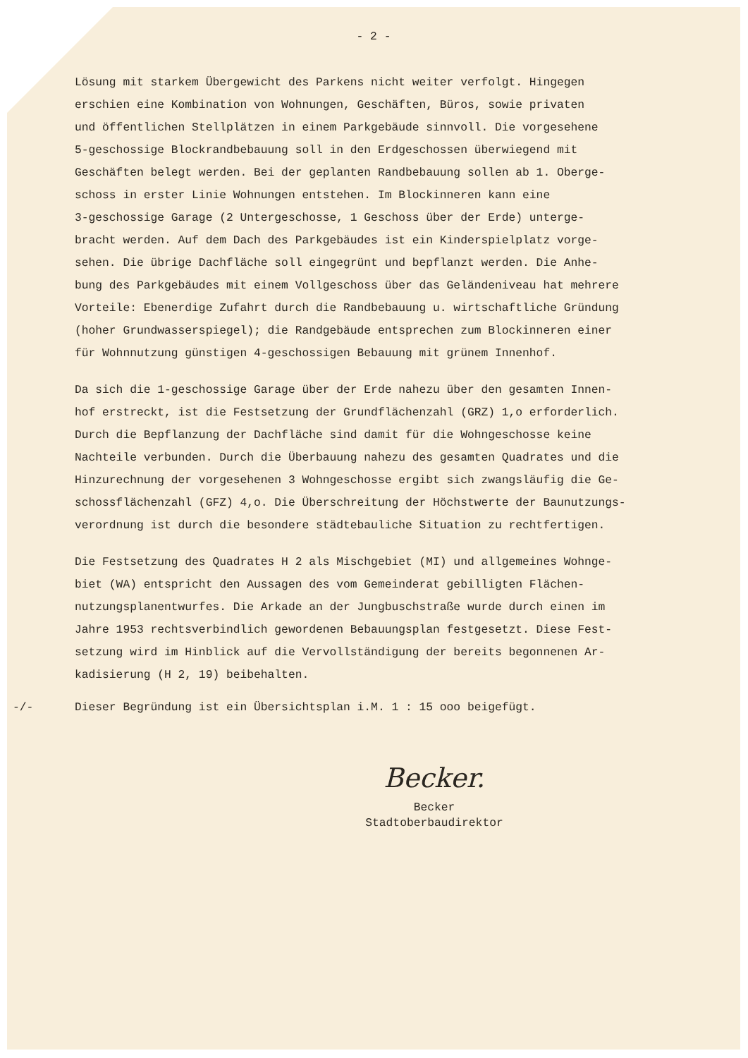- 2 -
Lösung mit starkem Übergewicht des Parkens nicht weiter verfolgt. Hingegen erschien eine Kombination von Wohnungen, Geschäften, Büros, sowie privaten und öffentlichen Stellplätzen in einem Parkgebäude sinnvoll. Die vorgesehene 5-geschossige Blockrandbebauung soll in den Erdgeschossen überwiegend mit Geschäften belegt werden. Bei der geplanten Randbebauung sollen ab 1. Oberge- schoss in erster Linie Wohnungen entstehen. Im Blockinneren kann eine 3-geschossige Garage (2 Untergeschosse, 1 Geschoss über der Erde) unterge- bracht werden. Auf dem Dach des Parkgebäudes ist ein Kinderspielplatz vorge- sehen. Die übrige Dachfläche soll eingegrünt und bepflanzt werden. Die Anhe- bung des Parkgebäudes mit einem Vollgeschoss über das Geländeniveau hat mehrere Vorteile: Ebenerdige Zufahrt durch die Randbebauung u. wirtschaftliche Gründung (hoher Grundwasserspiegel); die Randgebäude entsprechen zum Blockinneren einer für Wohnnutzung günstigen 4-geschossigen Bebauung mit grünem Innenhof.
Da sich die 1-geschossige Garage über der Erde nahezu über den gesamten Innen- hof erstreckt, ist die Festsetzung der Grundflächenzahl (GRZ) 1,o erforderlich. Durch die Bepflanzung der Dachfläche sind damit für die Wohngeschosse keine Nachteile verbunden. Durch die Überbauung nahezu des gesamten Quadrates und die Hinzurechnung der vorgesehenen 3 Wohngeschosse ergibt sich zwangsläufig die Ge- schossflächenzahl (GFZ) 4,o. Die Überschreitung der Höchstwerte der Baunutzungs- verordnung ist durch die besondere städtebauliche Situation zu rechtfertigen.
Die Festsetzung des Quadrates H 2 als Mischgebiet (MI) und allgemeines Wohnge- biet (WA) entspricht den Aussagen des vom Gemeinderat gebilligten Flächen- nutzungsplanentwurfes. Die Arkade an der Jungbuschstraße wurde durch einen im Jahre 1953 rechtsverbindlich gewordenen Bebauungsplan festgesetzt. Diese Fest- setzung wird im Hinblick auf die Vervollständigung der bereits begonnenen Ar- kadisierung (H 2, 19) beibehalten.
-/- Dieser Begründung ist ein Übersichtsplan i.M. 1 : 15 ooo beigefügt.
Becker.
Becker
Stadtoberbaudirektor